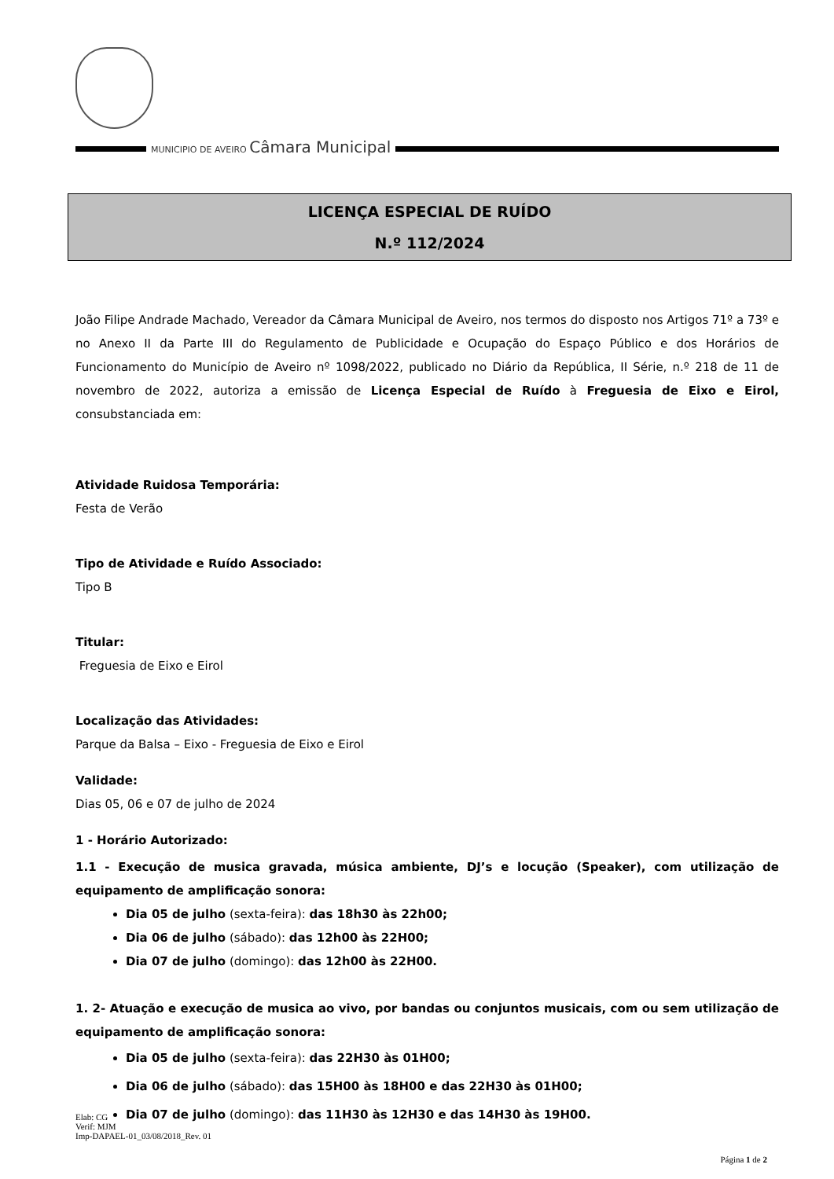MUNICIPIO DE AVEIRO Câmara Municipal
LICENÇA ESPECIAL DE RUÍDO
N.º 112/2024
João Filipe Andrade Machado, Vereador da Câmara Municipal de Aveiro, nos termos do disposto nos Artigos 71º a 73º e no Anexo II da Parte III do Regulamento de Publicidade e Ocupação do Espaço Público e dos Horários de Funcionamento do Município de Aveiro nº 1098/2022, publicado no Diário da República, II Série, n.º 218 de 11 de novembro de 2022, autoriza a emissão de Licença Especial de Ruído à Freguesia de Eixo e Eirol, consubstanciada em:
Atividade Ruidosa Temporária:
Festa de Verão
Tipo de Atividade e Ruído Associado:
Tipo B
Titular:
Freguesia de Eixo e Eirol
Localização das Atividades:
Parque da Balsa – Eixo - Freguesia de Eixo e Eirol
Validade:
Dias 05, 06 e 07 de julho de 2024
1 - Horário Autorizado:
1.1 - Execução de musica gravada, música ambiente, DJ’s e locução (Speaker), com utilização de equipamento de amplificação sonora:
Dia 05 de julho (sexta-feira): das 18h30 às 22h00;
Dia 06 de julho (sábado): das 12h00 às 22H00;
Dia 07 de julho (domingo): das 12h00 às 22H00.
1. 2- Atuação e execução de musica ao vivo, por bandas ou conjuntos musicais, com ou sem utilização de equipamento de amplificação sonora:
Dia 05 de julho (sexta-feira): das 22H30 às 01H00;
Dia 06 de julho (sábado): das 15H00 às 18H00 e das 22H30 às 01H00;
Dia 07 de julho (domingo): das 11H30 às 12H30 e das 14H30 às 19H00.
Elab: CG
Verif: MJM
Imp-DAPAEL-01_03/08/2018_Rev. 01
Página 1 de 2